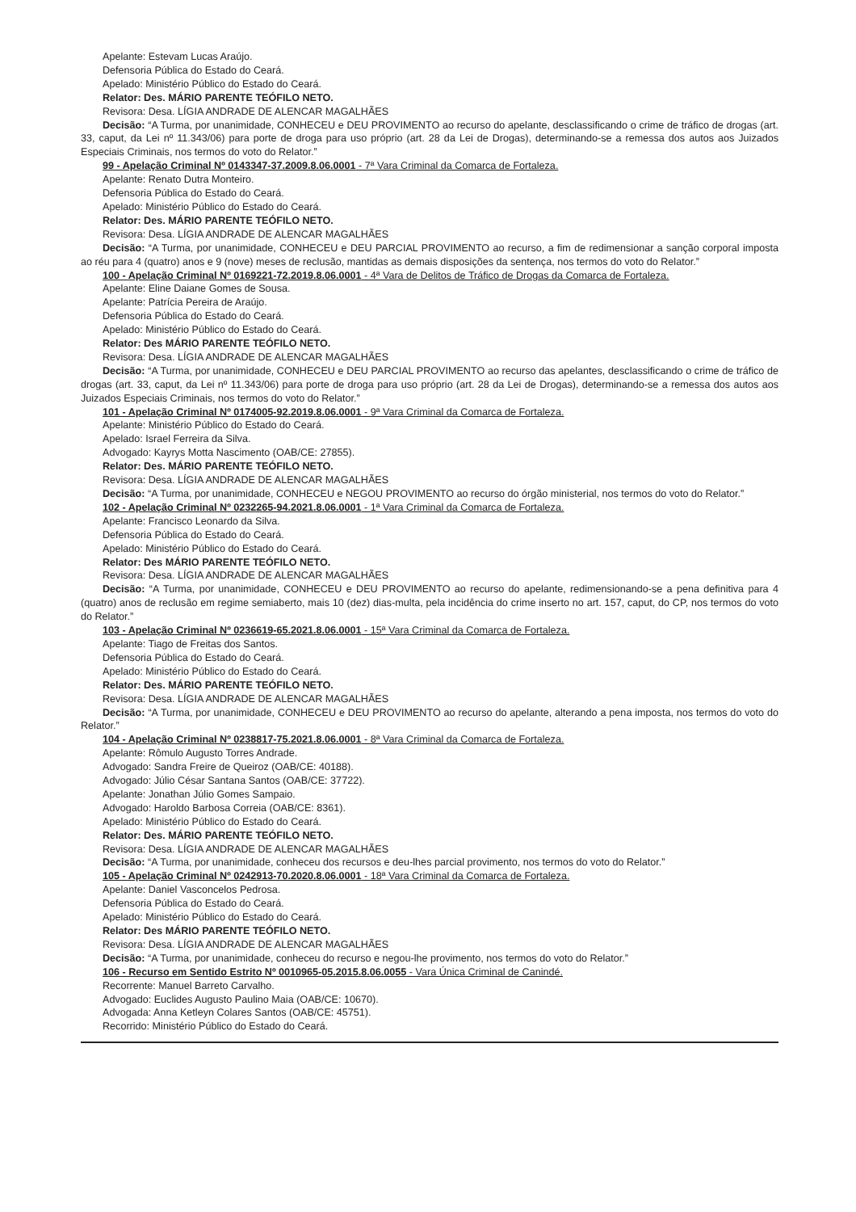Apelante: Estevam Lucas Araújo.
Defensoria Pública do Estado do Ceará.
Apelado: Ministério Público do Estado do Ceará.
Relator: Des. MÁRIO PARENTE TEÓFILO NETO.
Revisora: Desa. LÍGIA ANDRADE DE ALENCAR MAGALHÃES
Decisão: “A Turma, por unanimidade, CONHECEU e DEU PROVIMENTO ao recurso do apelante, desclassificando o crime de tráfico de drogas (art. 33, caput, da Lei nº 11.343/06) para porte de droga para uso próprio (art. 28 da Lei de Drogas), determinando-se a remessa dos autos aos Juizados Especiais Criminais, nos termos do voto do Relator.”
99 - Apelação Criminal Nº 0143347-37.2009.8.06.0001 - 7ª Vara Criminal da Comarca de Fortaleza.
Apelante: Renato Dutra Monteiro.
Defensoria Pública do Estado do Ceará.
Apelado: Ministério Público do Estado do Ceará.
Relator: Des. MÁRIO PARENTE TEÓFILO NETO.
Revisora: Desa. LÍGIA ANDRADE DE ALENCAR MAGALHÃES
Decisão: “A Turma, por unanimidade, CONHECEU e DEU PARCIAL PROVIMENTO ao recurso, a fim de redimensionar a sanção corporal imposta ao réu para 4 (quatro) anos e 9 (nove) meses de reclusão, mantidas as demais disposições da sentença, nos termos do voto do Relator.”
100 - Apelação Criminal Nº 0169221-72.2019.8.06.0001 - 4ª Vara de Delitos de Tráfico de Drogas da Comarca de Fortaleza.
Apelante: Eline Daiane Gomes de Sousa.
Apelante: Patrícia Pereira de Araújo.
Defensoria Pública do Estado do Ceará.
Apelado: Ministério Público do Estado do Ceará.
Relator: Des MÁRIO PARENTE TEÓFILO NETO.
Revisora: Desa. LÍGIA ANDRADE DE ALENCAR MAGALHÃES
Decisão: “A Turma, por unanimidade, CONHECEU e DEU PARCIAL PROVIMENTO ao recurso das apelantes, desclassificando o crime de tráfico de drogas (art. 33, caput, da Lei nº 11.343/06) para porte de droga para uso próprio (art. 28 da Lei de Drogas), determinando-se a remessa dos autos aos Juizados Especiais Criminais, nos termos do voto do Relator.”
101 - Apelação Criminal Nº 0174005-92.2019.8.06.0001 - 9ª Vara Criminal da Comarca de Fortaleza.
Apelante: Ministério Público do Estado do Ceará.
Apelado: Israel Ferreira da Silva.
Advogado: Kayrys Motta Nascimento (OAB/CE: 27855).
Relator: Des. MÁRIO PARENTE TEÓFILO NETO.
Revisora: Desa. LÍGIA ANDRADE DE ALENCAR MAGALHÃES
Decisão: “A Turma, por unanimidade, CONHECEU e NEGOU PROVIMENTO ao recurso do órgão ministerial, nos termos do voto do Relator.”
102 - Apelação Criminal Nº 0232265-94.2021.8.06.0001 - 1ª Vara Criminal da Comarca de Fortaleza.
Apelante: Francisco Leonardo da Silva.
Defensoria Pública do Estado do Ceará.
Apelado: Ministério Público do Estado do Ceará.
Relator: Des MÁRIO PARENTE TEÓFILO NETO.
Revisora: Desa. LÍGIA ANDRADE DE ALENCAR MAGALHÃES
Decisão: “A Turma, por unanimidade, CONHECEU e DEU PROVIMENTO ao recurso do apelante, redimensionando-se a pena definitiva para 4 (quatro) anos de reclusão em regime semiaberto, mais 10 (dez) dias-multa, pela incidência do crime inserto no art. 157, caput, do CP, nos termos do voto do Relator.”
103 - Apelação Criminal Nº 0236619-65.2021.8.06.0001 - 15ª Vara Criminal da Comarca de Fortaleza.
Apelante: Tiago de Freitas dos Santos.
Defensoria Pública do Estado do Ceará.
Apelado: Ministério Público do Estado do Ceará.
Relator: Des. MÁRIO PARENTE TEÓFILO NETO.
Revisora: Desa. LÍGIA ANDRADE DE ALENCAR MAGALHÃES
Decisão: “A Turma, por unanimidade, CONHECEU e DEU PROVIMENTO ao recurso do apelante, alterando a pena imposta, nos termos do voto do Relator.”
104 - Apelação Criminal Nº 0238817-75.2021.8.06.0001 - 8ª Vara Criminal da Comarca de Fortaleza.
Apelante: Rômulo Augusto Torres Andrade.
Advogado: Sandra Freire de Queiroz (OAB/CE: 40188).
Advogado: Júlio César Santana Santos (OAB/CE: 37722).
Apelante: Jonathan Júlio Gomes Sampaio.
Advogado: Haroldo Barbosa Correia (OAB/CE: 8361).
Apelado: Ministério Público do Estado do Ceará.
Relator: Des. MÁRIO PARENTE TEÓFILO NETO.
Revisora: Desa. LÍGIA ANDRADE DE ALENCAR MAGALHÃES
Decisão: “A Turma, por unanimidade, conheceu dos recursos e deu-lhes parcial provimento, nos termos do voto do Relator.”
105 - Apelação Criminal Nº 0242913-70.2020.8.06.0001 - 18ª Vara Criminal da Comarca de Fortaleza.
Apelante: Daniel Vasconcelos Pedrosa.
Defensoria Pública do Estado do Ceará.
Apelado: Ministério Público do Estado do Ceará.
Relator: Des MÁRIO PARENTE TEÓFILO NETO.
Revisora: Desa. LÍGIA ANDRADE DE ALENCAR MAGALHÃES
Decisão: “A Turma, por unanimidade, conheceu do recurso e negou-lhe provimento, nos termos do voto do Relator.”
106 - Recurso em Sentido Estrito Nº 0010965-05.2015.8.06.0055 - Vara Única Criminal de Canindé.
Recorrente: Manuel Barreto Carvalho.
Advogado: Euclides Augusto Paulino Maia (OAB/CE: 10670).
Advogada: Anna Ketleyn Colares Santos (OAB/CE: 45751).
Recorrido: Ministério Público do Estado do Ceará.